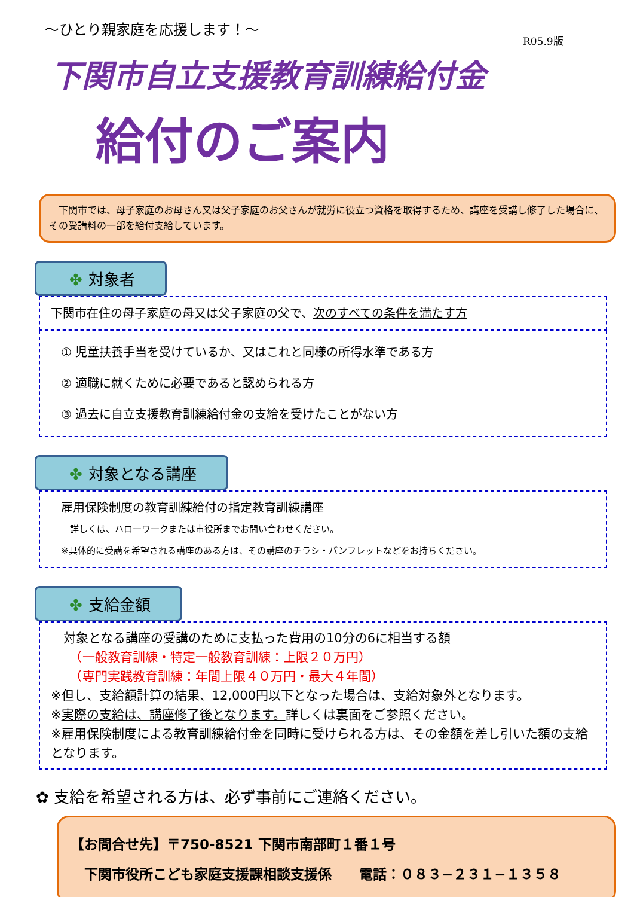～ひとり親家庭を応援します！～
R05.9版
下関市自立支援教育訓練給付金
給付のご案内
　下関市では、母子家庭のお母さん又は父子家庭のお父さんが就労に役立つ資格を取得するため、講座を受講し修了した場合に、その受講料の一部を給付支給しています。
✤ 対象者
下関市在住の母子家庭の母又は父子家庭の父で、次のすべての条件を満たす方
① 児童扶養手当を受けているか、又はこれと同様の所得水準である方
② 適職に就くために必要であると認められる方
③ 過去に自立支援教育訓練給付金の支給を受けたことがない方
✤ 対象となる講座
雇用保険制度の教育訓練給付の指定教育訓練講座
　詳しくは、ハローワークまたは市役所までお問い合わせください。
※具体的に受講を希望される講座のある方は、その講座のチラシ・パンフレットなどをお持ちください。
✤ 支給金額
　対象となる講座の受講のために支払った費用の10分の6に相当する額
　　（一般教育訓練・特定一般教育訓練：上限２０万円）
　　（専門実践教育訓練：年間上限４０万円・最大４年間）
※但し、支給額計算の結果、12,000円以下となった場合は、支給対象外となります。
※実際の支給は、講座修了後となります。詳しくは裏面をご参照ください。
※雇用保険制度による教育訓練給付金を同時に受けられる方は、その金額を差し引いた額の支給となります。
✿ 支給を希望される方は、必ず事前にご連絡ください。
【お問合せ先】〒750-8521 下関市南部町１番１号
　下関市役所こども家庭支援課相談支援係　　電話：０８３−２３１−１３５８